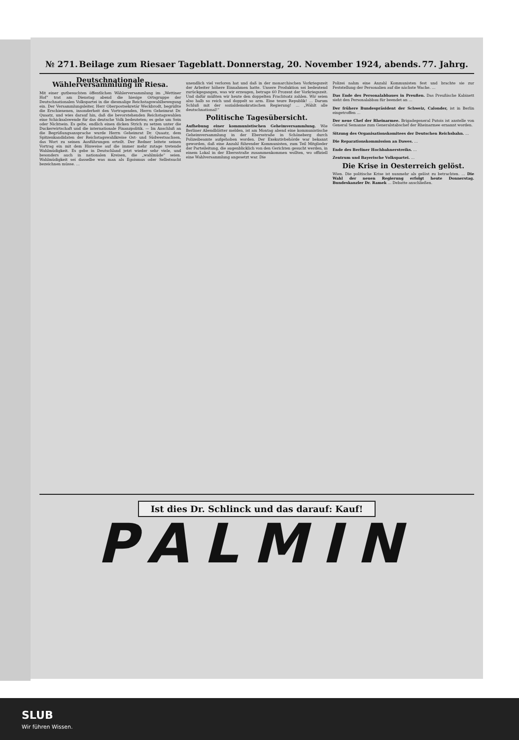№ 271. Beilage zum Riesaer Tageblatt. Donnerstag, 20. November 1924, abends. 77. Jahrg.
Deutschnationale Wählerversammlung in Riesa.
Mit einer gutbesuchten öffentlichen Wählerversammlung im „Wettiner Hof“ trat am Dienstag abend die hiesige Ortsgruppe der Deutschnationalen Volkspartei in die diesmalige Reichstagswahlbewegung ein. Der Versammlungsleiter, Herr Oberpostsekretär Weckbrodt, begrüßte die Erschienenen, insonderheit den Vortragenden, Herrn Geheimrat Dr. Quaatz, und wies darauf hin, daß die bevorstehenden Reichstagswahlen eine Schicksalswende für das deutsche Volk bedeuteten; es gehe um Sein oder Nichtsein. Es gelte, endlich einen dicken Strich zu setzen unter die Duckerwirtschaft und die internationale Finanzpolitik. — Im Anschluß an die Begrüßungsansprache wurde Herrn Geheimrat Dr. Quaatz, dem Spitzenkandidaten der Reichstagswahlkreise Ost- und Südwestsachsen, das Wort zu seinen Ausführungen erteilt. Der Redner leitete seinen Vortrag ein mit dem Hinweise auf die immer mehr zutage tretende Wahlmüdigkeit. Es gebe in Deutschland jetzt wieder sehr viele, und besonders auch in nationalen Kreisen, die „wahlmüde“ seien. Wahlmüdigkeit sei dasselbe was man als Egoismus oder Selbstsucht bezeichnen müsse. …
unendlich viel verloren hat und daß in der monarchischen Vorkriegszeit der Arbeiter höhere Einnahmen hatte. Unsere Produktion sei bedeutend zurückgegangen, was wir erzeugen, betrage 60 Prozent der Vorkriegszeit. Und dafür müßten wir heute den doppelten Frachtsatz zahlen. Wir seien also halb so reich und doppelt so arm. Eine teure Republik! … Darum Schluß mit der sozialdemokratischen Regierung! … „Wählt alle deutschnational!“
Politische Tagesübersicht.
Aufhebung einer kommunistischen Geheimversammlung. Wie Berliner Abendblätter melden, ist am Montag abend eine kommunistische Geheimversammlung in der Ebersstraße in Schöneberg durch Polizeibeamte aufgehoben worden. Der Exekutivbehörde war bekannt geworden, daß eine Anzahl führender Kommunisten, zum Teil Mitglieder der Parteileitung, die augenblicklich von den Gerichten gesucht werden, in einem Lokal in der Ebersstraße zusammenkommen wollten, wo offiziell eine Wahlversammlung angesetzt war. Die
Polizei nahm eine Anzahl Kommunisten fest und brachte sie zur Feststellung der Personalien auf die nächste Wache. …
Das Ende des Personalabbaues in Preußen. Das Preußische Kabinett sieht den Personalabbau für beendet an …
Der frühere Bundespräsident der Schweiz, Calonder, ist in Berlin eingetroffen …
Der neue Chef der Rheinarmee. Brigadegeneral Putois ist anstelle von General Semanne zum Generalstabschef der Rheinarmee ernannt worden.
Sitzung des Organisationskomitees der Deutschen Reichsbahn. …
Die Reparationskommission an Dawes. …
Ende des Berliner Hochbahnerstreiks. …
Zentrum und Bayerische Volkspartei. …
Die Krise in Oesterreich gelöst.
Wien. Die politische Krise ist nunmehr als gelöst zu betrachten. … Die Wahl der neuen Regierung erfolgt heute Donnerstag. Bundeskanzler Dr. Ramek … Debatte anschließen.
Ist dies Dr. Schlinck und das darauf: Kauf!
PALMIN
SLUB
Wir führen Wissen.